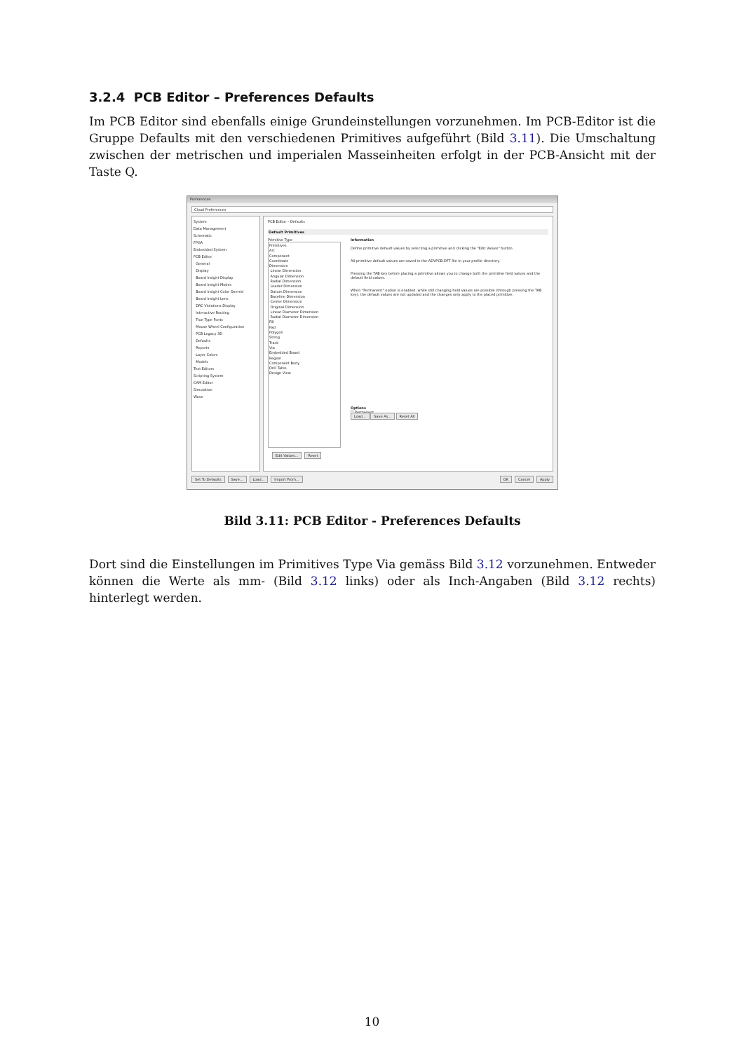3.2.4 PCB Editor – Preferences Defaults
Im PCB Editor sind ebenfalls einige Grundeinstellungen vorzunehmen. Im PCB-Editor ist die Gruppe Defaults mit den verschiedenen Primitives aufgeführt (Bild 3.11). Die Umschaltung zwischen der metrischen und imperialen Masseinheiten erfolgt in der PCB-Ansicht mit der Taste Q.
Preferences
Cloud Preferences
System
Data Management
Schematic
FPGA
Embedded System
PCB Editor
General
Display
Board Insight Display
Board Insight Modes
Board Insight Color Overrid
Board Insight Lens
DRC Violations Display
Interactive Routing
True Type Fonts
Mouse Wheel Configuration
PCB Legacy 3D
Defaults
Reports
Layer Colors
Models
Text Editors
Scripting System
CAM Editor
Simulation
Wave
PCB Editor – Defaults
Default Primitives
Primitive Type
Primitives
Arc
Component
Coordinate
Dimension
Linear Dimension
Angular Dimension
Radial Dimension
Leader Dimension
Datum Dimension
Baseline Dimension
Center Dimension
Original Dimension
Linear Diameter Dimension
Radial Diameter Dimension
Fill
Pad
Polygon
String
Track
Via
Embedded Board
Region
Component Body
Drill Table
Design View
Edit Values... Reset
Information
Define primitive default values by selecting a primitive and clicking the "Edit Values" button.
All primitive default values are saved in the ADVPCB.DFT file in your profile directory.
Pressing the TAB key before placing a primitive allows you to change both the primitive field values and the default field values.
When "Permanent" option is enabled, while still changing field values are possible (through pressing the TAB key), the default values are not updated and the changes only apply to the placed primitive.
Options
☐ Permanent
Load... Save As... Reset All
Set To Defaults Save... Load... Import From... OK Cancel Apply
Bild 3.11: PCB Editor - Preferences Defaults
Dort sind die Einstellungen im Primitives Type Via gemäss Bild 3.12 vorzunehmen. Entweder können die Werte als mm- (Bild 3.12 links) oder als Inch-Angaben (Bild 3.12 rechts) hinterlegt werden.
10